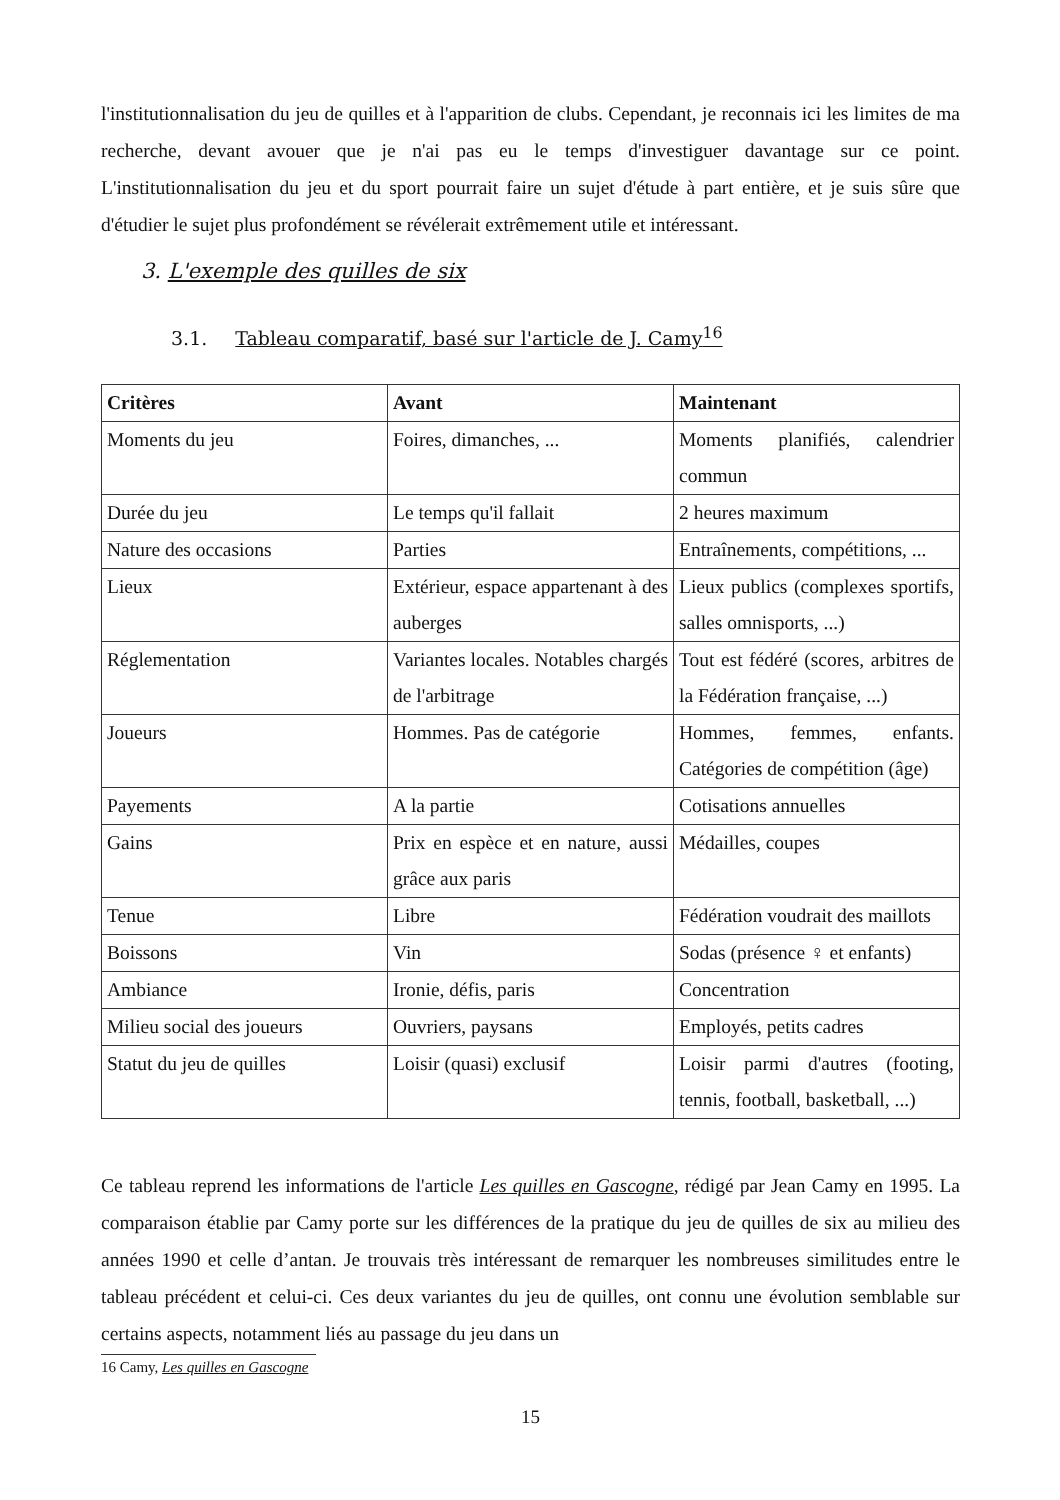l'institutionnalisation du jeu de quilles et à l'apparition de clubs. Cependant, je reconnais ici les limites de ma recherche, devant avouer que je n'ai pas eu le temps d'investiguer davantage sur ce point. L'institutionnalisation du jeu et du sport pourrait faire un sujet d'étude à part entière, et je suis sûre que d'étudier le sujet plus profondément se révélerait extrêmement utile et intéressant.
3. L'exemple des quilles de six
3.1. Tableau comparatif, basé sur l'article de J. Camy<sup>16</sup>
| Critères | Avant | Maintenant |
| --- | --- | --- |
| Moments du jeu | Foires, dimanches, ... | Moments planifiés, calendrier commun |
| Durée du jeu | Le temps qu'il fallait | 2 heures maximum |
| Nature des occasions | Parties | Entraînements, compétitions, ... |
| Lieux | Extérieur, espace appartenant à des auberges | Lieux publics (complexes sportifs, salles omnisports, ...) |
| Réglementation | Variantes locales. Notables chargés de l'arbitrage | Tout est fédéré (scores, arbitres de la Fédération française, ...) |
| Joueurs | Hommes. Pas de catégorie | Hommes, femmes, enfants. Catégories de compétition (âge) |
| Payements | A la partie | Cotisations annuelles |
| Gains | Prix en espèce et en nature, aussi grâce aux paris | Médailles, coupes |
| Tenue | Libre | Fédération voudrait des maillots |
| Boissons | Vin | Sodas (présence ♀ et enfants) |
| Ambiance | Ironie, défis, paris | Concentration |
| Milieu social des joueurs | Ouvriers, paysans | Employés, petits cadres |
| Statut du jeu de quilles | Loisir (quasi) exclusif | Loisir parmi d'autres (footing, tennis, football, basketball, ...) |
Ce tableau reprend les informations de l'article Les quilles en Gascogne, rédigé par Jean Camy en 1995. La comparaison établie par Camy porte sur les différences de la pratique du jeu de quilles de six au milieu des années 1990 et celle d’antan. Je trouvais très intéressant de remarquer les nombreuses similitudes entre le tableau précédent et celui-ci. Ces deux variantes du jeu de quilles, ont connu une évolution semblable sur certains aspects, notamment liés au passage du jeu dans un
16 Camy, Les quilles en Gascogne
15